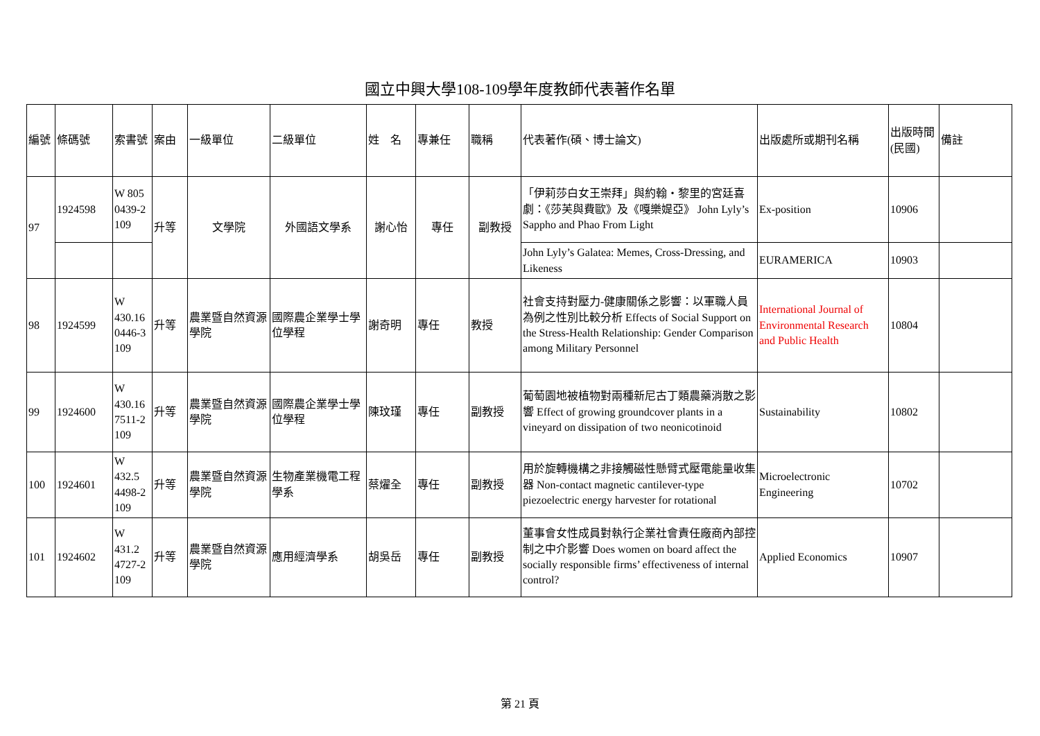國立中興大學108-109學年度教師代表著作名單
| 編號 | 條碼號 | 索書號 | 案由 | 一級單位 | 二級單位 | 姓 名 | 專兼任 | 職稱 | 代表著作(碩、博士論文) | 出版處所或期刊名稱 | 出版時間(民國) | 備註 |
| 97 | 1924598 | W 805 0439-2 109 | 升等 | 文學院 | 外國語文學系 | 謝心怡 | 專任 | 副教授 | 「伊莉莎白女王崇拜」與約翰・黎里的宮廷喜劇：《莎芙與費歐》及《嘎樂媞亞》 John Lyly’s Sappho and Phao From Light | Ex-position | 10906 | |
| | | | | | | | | | John Lyly’s Galatea: Memes, Cross-Dressing, and Likeness | EURAMERICA | 10903 | |
| 98 | 1924599 | W 430.16 0446-3 109 | 升等 | 農業暨自然資源學院 | 國際農企業學士學位學程 | 謝奇明 | 專任 | 教授 | 社會支持對壓力-健康關係之影響：以軍職人員為例之性別比較分析 Effects of Social Support on the Stress-Health Relationship: Gender Comparison among Military Personnel | International Journal of Environmental Research and Public Health | 10804 | |
| 99 | 1924600 | W 430.16 7511-2 109 | 升等 | 農業暨自然資源學院 | 國際農企業學士學位學程 | 陳玟瑾 | 專任 | 副教授 | 葡萄園地被植物對兩種新尼古丁類農藥消散之影響 Effect of growing groundcover plants in a vineyard on dissipation of two neonicotinoid | Sustainability | 10802 | |
| 100 | 1924601 | W 432.5 4498-2 109 | 升等 | 農業暨自然資源學院 | 生物產業機電工程學系 | 蔡燿全 | 專任 | 副教授 | 用於旋轉機構之非接觸磁性懸臂式壓電能量收集器 Non-contact magnetic cantilever-type piezoelectric energy harvester for rotational | Microelectronic Engineering | 10702 | |
| 101 | 1924602 | W 431.2 4727-2 109 | 升等 | 農業暨自然資源學院 | 應用經濟學系 | 胡吳岳 | 專任 | 副教授 | 董事會女性成員對執行企業社會責任廠商內部控制之中介影響 Does women on board affect the socially responsible firms’ effectiveness of internal control? | Applied Economics | 10907 | |
第 21 頁